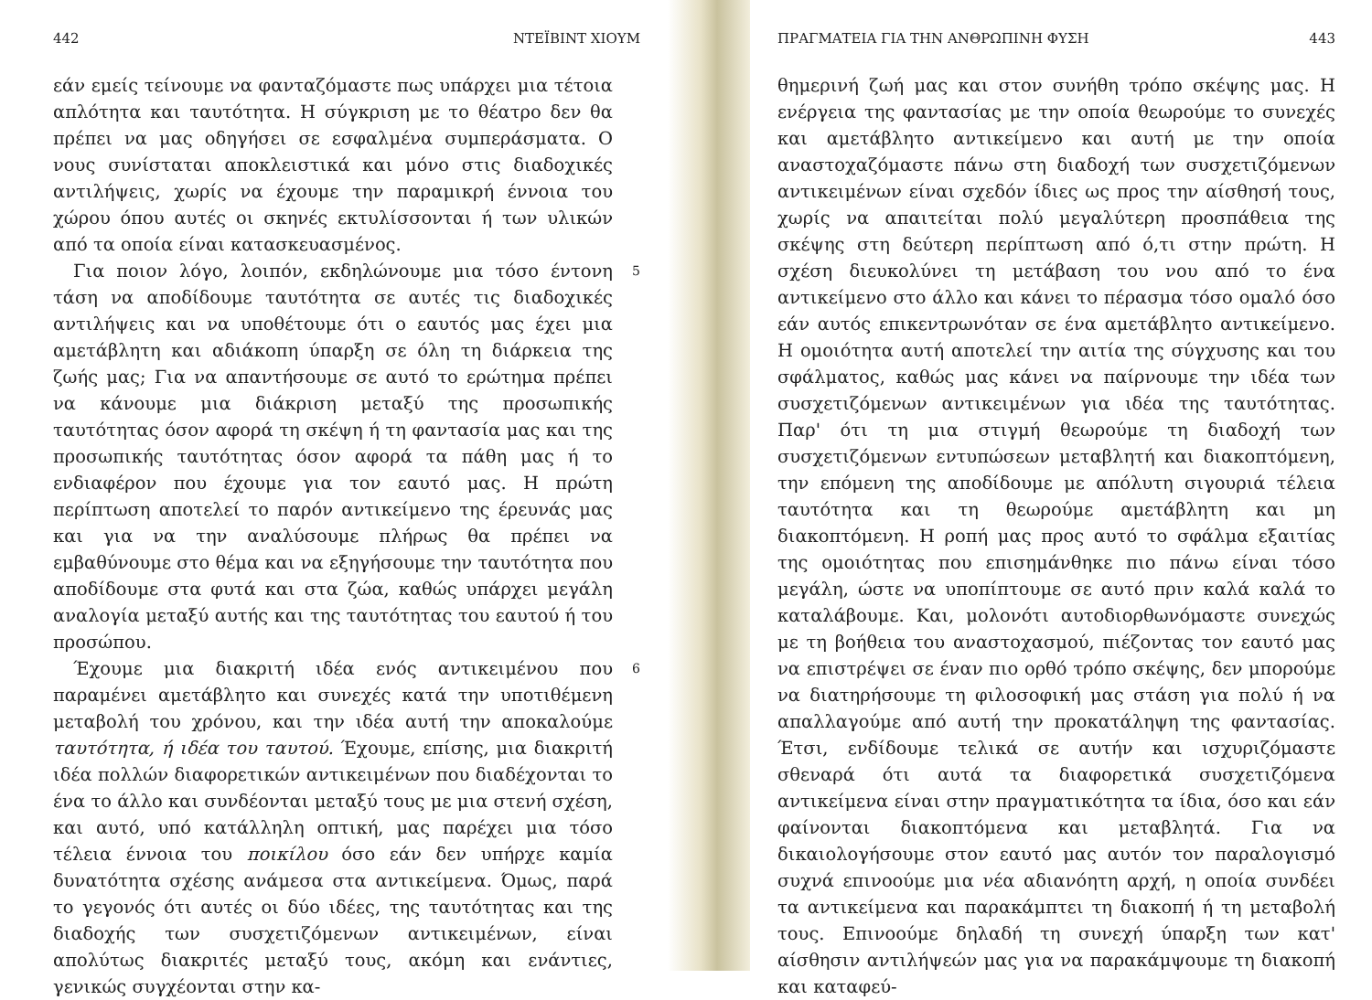442 ΝΤΕΪΒΙΝΤ ΧΙΟΥΜ
εάν εμείς τείνουμε να φανταζόμαστε πως υπάρχει μια τέτοια απλότητα και ταυτότητα. Η σύγκριση με το θέατρο δεν θα πρέπει να μας οδηγήσει σε εσφαλμένα συμπεράσματα. Ο νους συνίσταται αποκλειστικά και μόνο στις διαδοχικές αντιλήψεις, χωρίς να έχουμε την παραμικρή έννοια του χώρου όπου αυτές οι σκηνές εκτυλίσσονται ή των υλικών από τα οποία είναι κατασκευασμένος.
Για ποιον λόγο, λοιπόν, εκδηλώνουμε μια τόσο έντονη τάση να αποδίδουμε ταυτότητα σε αυτές τις διαδοχικές αντιλήψεις και να υποθέτουμε ότι ο εαυτός μας έχει μια αμετάβλητη και αδιάκοπη ύπαρξη σε όλη τη διάρκεια της ζωής μας; Για να απαντήσουμε σε αυτό το ερώτημα πρέπει να κάνουμε μια διάκριση μεταξύ της προσωπικής ταυτότητας όσον αφορά τη σκέψη ή τη φαντασία μας και της προσωπικής ταυτότητας όσον αφορά τα πάθη μας ή το ενδιαφέρον που έχουμε για τον εαυτό μας. Η πρώτη περίπτωση αποτελεί το παρόν αντικείμενο της έρευνάς μας και για να την αναλύσουμε πλήρως θα πρέπει να εμβαθύνουμε στο θέμα και να εξηγήσουμε την ταυτότητα που αποδίδουμε στα φυτά και στα ζώα, καθώς υπάρχει μεγάλη αναλογία μεταξύ αυτής και της ταυτότητας του εαυτού ή του προσώπου.
5
Έχουμε μια διακριτή ιδέα ενός αντικειμένου που παραμένει αμετάβλητο και συνεχές κατά την υποτιθέμενη μεταβολή του χρόνου, και την ιδέα αυτή την αποκαλούμε ταυτότητα, ή ιδέα του ταυτού. Έχουμε, επίσης, μια διακριτή ιδέα πολλών διαφορετικών αντικειμένων που διαδέχονται το ένα το άλλο και συνδέονται μεταξύ τους με μια στενή σχέση, και αυτό, υπό κατάλληλη οπτική, μας παρέχει μια τόσο τέλεια έννοια του ποικίλου όσο εάν δεν υπήρχε καμία δυνατότητα σχέσης ανάμεσα στα αντικείμενα. Όμως, παρά το γεγονός ότι αυτές οι δύο ιδέες, της ταυτότητας και της διαδοχής των συσχετιζόμενων αντικειμένων, είναι απολύτως διακριτές μεταξύ τους, ακόμη και ενάντιες, γενικώς συγχέονται στην κα-
6
ΠΡΑΓΜΑΤΕΙΑ ΓΙΑ ΤΗΝ ΑΝΘΡΩΠΙΝΗ ΦΥΣΗ 443
θημερινή ζωή μας και στον συνήθη τρόπο σκέψης μας. Η ενέργεια της φαντασίας με την οποία θεωρούμε το συνεχές και αμετάβλητο αντικείμενο και αυτή με την οποία αναστοχαζόμαστε πάνω στη διαδοχή των συσχετιζόμενων αντικειμένων είναι σχεδόν ίδιες ως προς την αίσθησή τους, χωρίς να απαιτείται πολύ μεγαλύτερη προσπάθεια της σκέψης στη δεύτερη περίπτωση από ό,τι στην πρώτη. Η σχέση διευκολύνει τη μετάβαση του νου από το ένα αντικείμενο στο άλλο και κάνει το πέρασμα τόσο ομαλό όσο εάν αυτός επικεντρωνόταν σε ένα αμετάβλητο αντικείμενο. Η ομοιότητα αυτή αποτελεί την αιτία της σύγχυσης και του σφάλματος, καθώς μας κάνει να παίρνουμε την ιδέα των συσχετιζόμενων αντικειμένων για ιδέα της ταυτότητας. Παρ' ότι τη μια στιγμή θεωρούμε τη διαδοχή των συσχετιζόμενων εντυπώσεων μεταβλητή και διακοπτόμενη, την επόμενη της αποδίδουμε με απόλυτη σιγουριά τέλεια ταυτότητα και τη θεωρούμε αμετάβλητη και μη διακοπτόμενη. Η ροπή μας προς αυτό το σφάλμα εξαιτίας της ομοιότητας που επισημάνθηκε πιο πάνω είναι τόσο μεγάλη, ώστε να υποπίπτουμε σε αυτό πριν καλά καλά το καταλάβουμε. Και, μολονότι αυτοδιορθωνόμαστε συνεχώς με τη βοήθεια του αναστοχασμού, πιέζοντας τον εαυτό μας να επιστρέψει σε έναν πιο ορθό τρόπο σκέψης, δεν μπορούμε να διατηρήσουμε τη φιλοσοφική μας στάση για πολύ ή να απαλλαγούμε από αυτή την προκατάληψη της φαντασίας. Έτσι, ενδίδουμε τελικά σε αυτήν και ισχυριζόμαστε σθεναρά ότι αυτά τα διαφορετικά συσχετιζόμενα αντικείμενα είναι στην πραγματικότητα τα ίδια, όσο και εάν φαίνονται διακοπτόμενα και μεταβλητά. Για να δικαιολογήσουμε στον εαυτό μας αυτόν τον παραλογισμό συχνά επινοούμε μια νέα αδιανόητη αρχή, η οποία συνδέει τα αντικείμενα και παρακάμπτει τη διακοπή ή τη μεταβολή τους. Επινοούμε δηλαδή τη συνεχή ύπαρξη των κατ' αίσθησιν αντιλήψεών μας για να παρακάμψουμε τη διακοπή και καταφεύ-